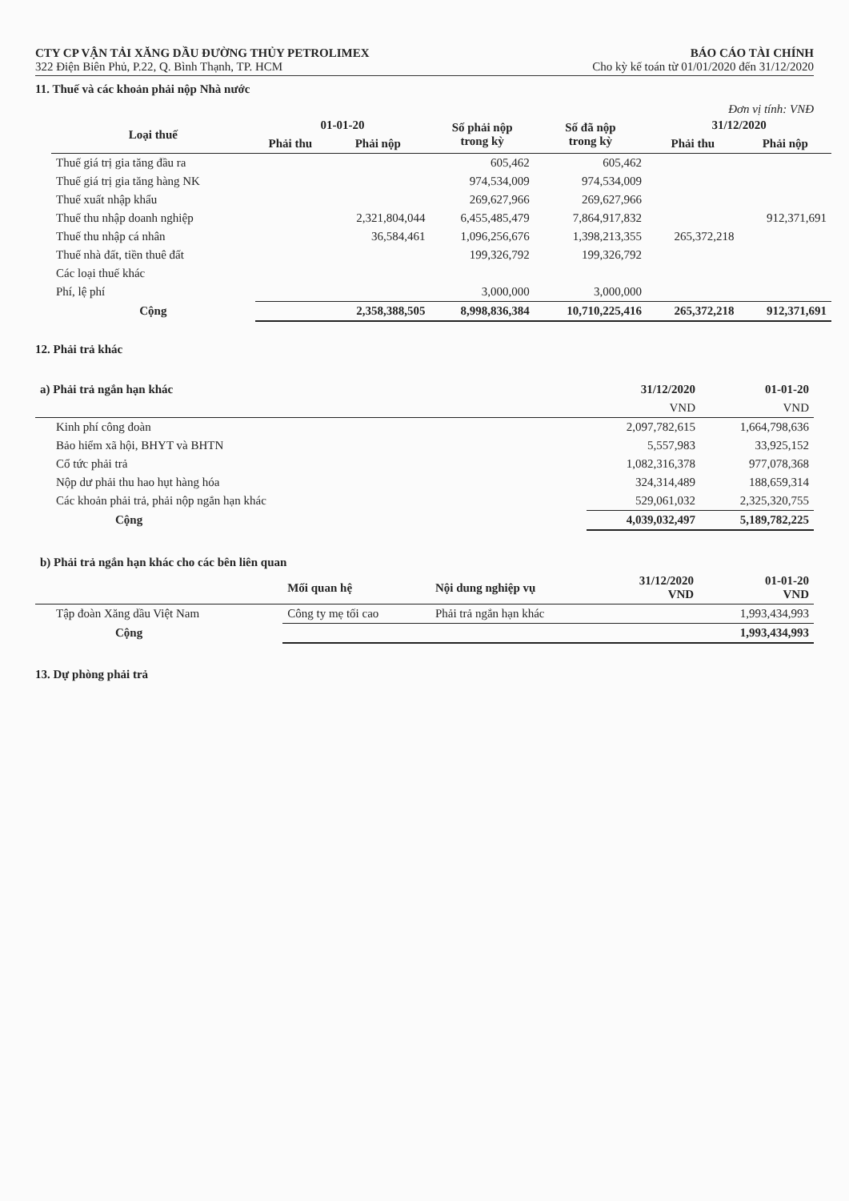CTY CP VẬN TẢI XĂNG DẦU ĐƯỜNG THỦY PETROLIMEX BÁO CÁO TÀI CHÍNH
322 Điện Biên Phủ, P.22, Q. Bình Thạnh, TP. HCM Cho kỳ kế toán từ 01/01/2020 đến 31/12/2020
11. Thuế và các khoản phải nộp Nhà nước
Đơn vị tính: VNĐ
| Loại thuế | 01-01-20 | | Số phải nộp trong kỳ | Số đã nộp trong kỳ | 31/12/2020 | |
| --- | --- | --- | --- | --- | --- | --- |
| | Phải thu | Phải nộp | | | Phải thu | Phải nộp |
| Thuế giá trị gia tăng đầu ra | | | 605,462 | 605,462 | | |
| Thuế giá trị gia tăng hàng NK | | | 974,534,009 | 974,534,009 | | |
| Thuế xuất nhập khẩu | | | 269,627,966 | 269,627,966 | | |
| Thuế thu nhập doanh nghiệp | | 2,321,804,044 | 6,455,485,479 | 7,864,917,832 | | 912,371,691 |
| Thuế thu nhập cá nhân | | 36,584,461 | 1,096,256,676 | 1,398,213,355 | 265,372,218 | |
| Thuế nhà đất, tiền thuê đất | | | 199,326,792 | 199,326,792 | | |
| Các loại thuế khác | | | | | | |
| Phí, lệ phí | | | 3,000,000 | 3,000,000 | | |
| Cộng | | 2,358,388,505 | 8,998,836,384 | 10,710,225,416 | 265,372,218 | 912,371,691 |
12. Phải trả khác
| a) Phải trả ngắn hạn khác | 31/12/2020 | 01-01-20 |
| --- | --- | --- |
| | VND | VND |
| Kinh phí công đoàn | 2,097,782,615 | 1,664,798,636 |
| Bảo hiểm xã hội, BHYT và BHTN | 5,557,983 | 33,925,152 |
| Cổ tức phải trả | 1,082,316,378 | 977,078,368 |
| Nộp dư phải thu hao hụt hàng hóa | 324,314,489 | 188,659,314 |
| Các khoản phải trả, phải nộp ngắn hạn khác | 529,061,032 | 2,325,320,755 |
| Cộng | 4,039,032,497 | 5,189,782,225 |
| b) Phải trả ngắn hạn khác cho các bên liên quan | | | | |
| --- | --- | --- | --- | --- |
| | Mối quan hệ | Nội dung nghiệp vụ | 31/12/2020 VND | 01-01-20 VND |
| Tập đoàn Xăng dầu Việt Nam | Công ty mẹ tối cao | Phải trả ngắn hạn khác | | 1,993,434,993 |
| Cộng | | | | 1,993,434,993 |
13. Dự phòng phải trả